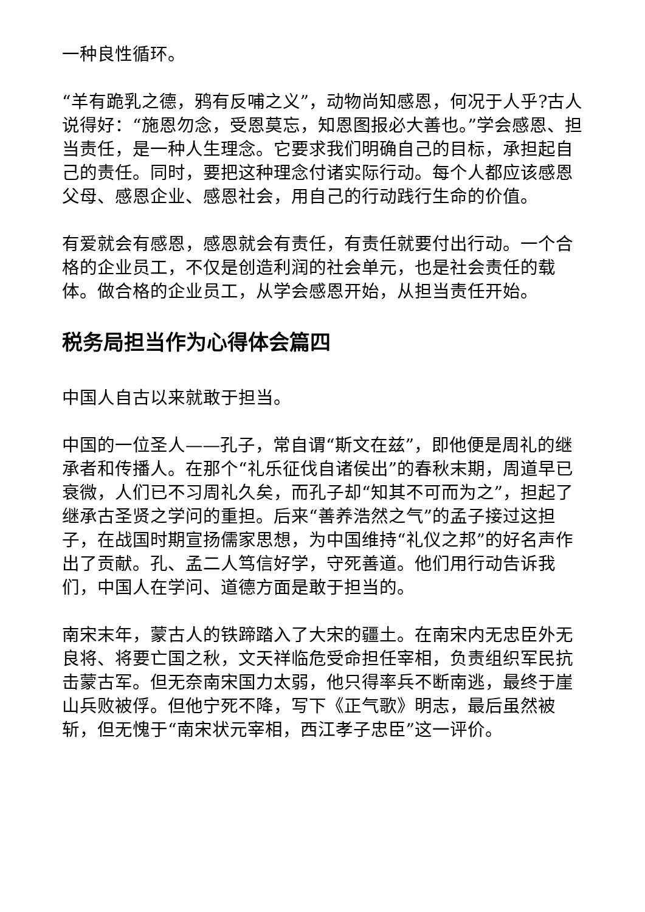一种良性循环。
“羊有跪乳之德，鸦有反哺之义”，动物尚知感恩，何况于人乎?古人说得好：“施恩勿念，受恩莫忘，知恩图报必大善也。”学会感恩、担当责任，是一种人生理念。它要求我们明确自己的目标，承担起自己的责任。同时，要把这种理念付诸实际行动。每个人都应该感恩父母、感恩企业、感恩社会，用自己的行动践行生命的价值。
有爱就会有感恩，感恩就会有责任，有责任就要付出行动。一个合格的企业员工，不仅是创造利润的社会单元，也是社会责任的载体。做合格的企业员工，从学会感恩开始，从担当责任开始。
税务局担当作为心得体会篇四
中国人自古以来就敢于担当。
中国的一位圣人——孔子，常自谓“斯文在兹”，即他便是周礼的继承者和传播人。在那个“礼乐征伐自诸侯出”的春秋末期，周道早已衰微，人们已不习周礼久矣，而孔子却“知其不可而为之”，担起了继承古圣贤之学问的重担。后来“善养浩然之气”的孟子接过这担子，在战国时期宣扬儒家思想，为中国维持“礼仪之邦”的好名声作出了贡献。孔、孟二人笃信好学，守死善道。他们用行动告诉我们，中国人在学问、道德方面是敢于担当的。
南宋末年，蒙古人的铁蹄踏入了大宋的疆土。在南宋内无忠臣外无良将、将要亡国之秋，文天祥临危受命担任宰相，负责组织军民抗击蒙古军。但无奈南宋国力太弱，他只得率兵不断南逃，最终于崖山兵败被俘。但他宁死不降，写下《正气歌》明志，最后虽然被斩，但无愧于“南宋状元宰相，西江孝子忠臣”这一评价。